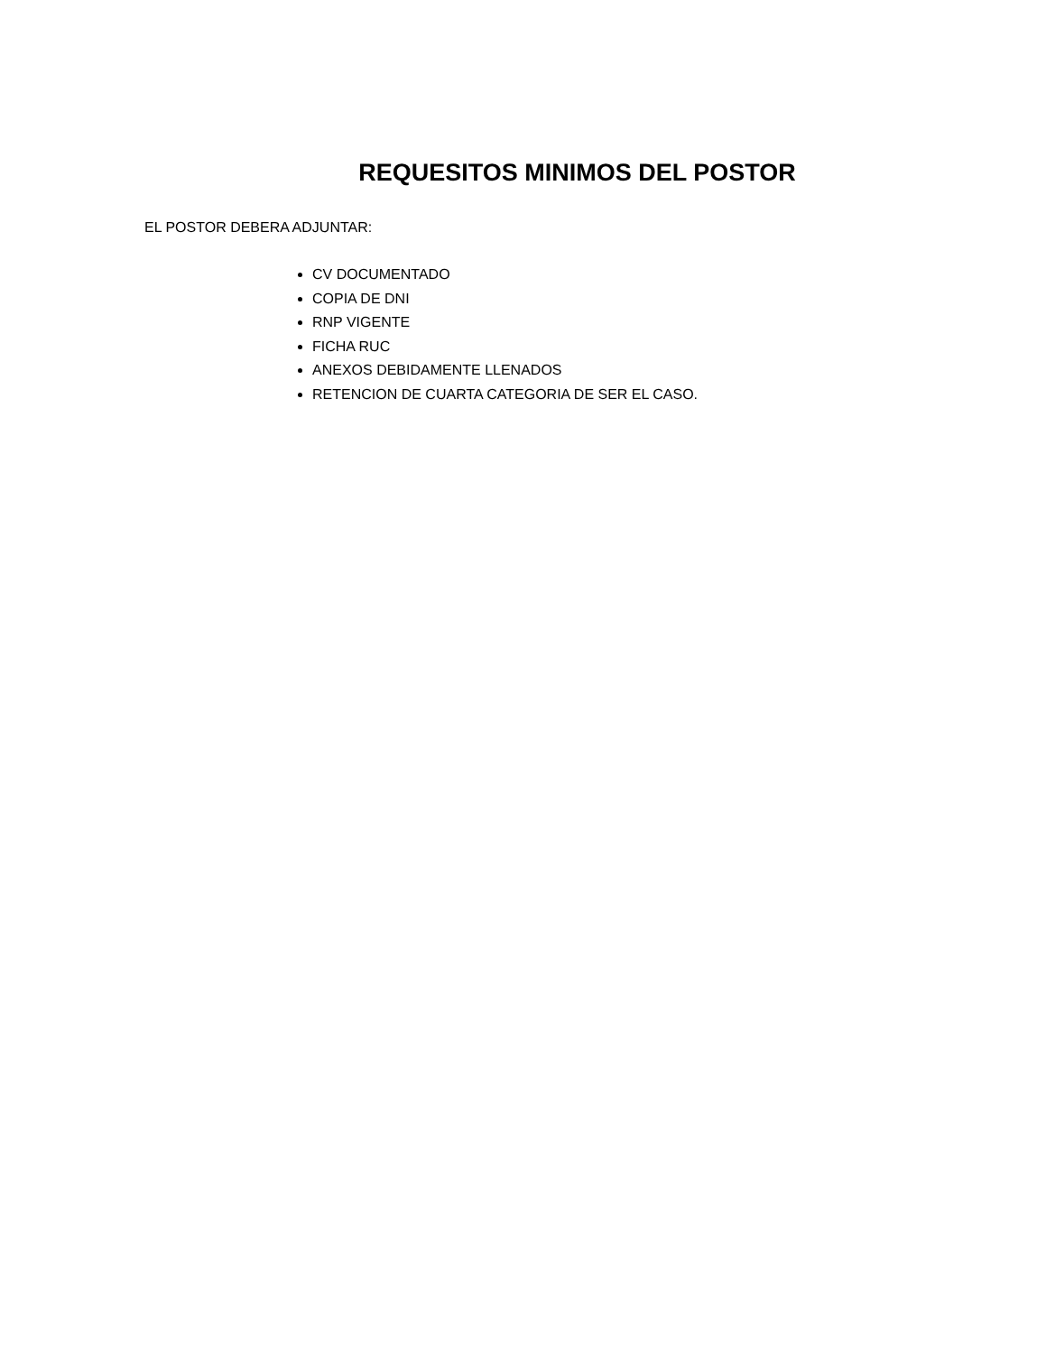REQUESITOS MINIMOS DEL POSTOR
EL POSTOR DEBERA ADJUNTAR:
CV DOCUMENTADO
COPIA DE DNI
RNP VIGENTE
FICHA RUC
ANEXOS DEBIDAMENTE LLENADOS
RETENCION DE CUARTA CATEGORIA DE SER EL CASO.